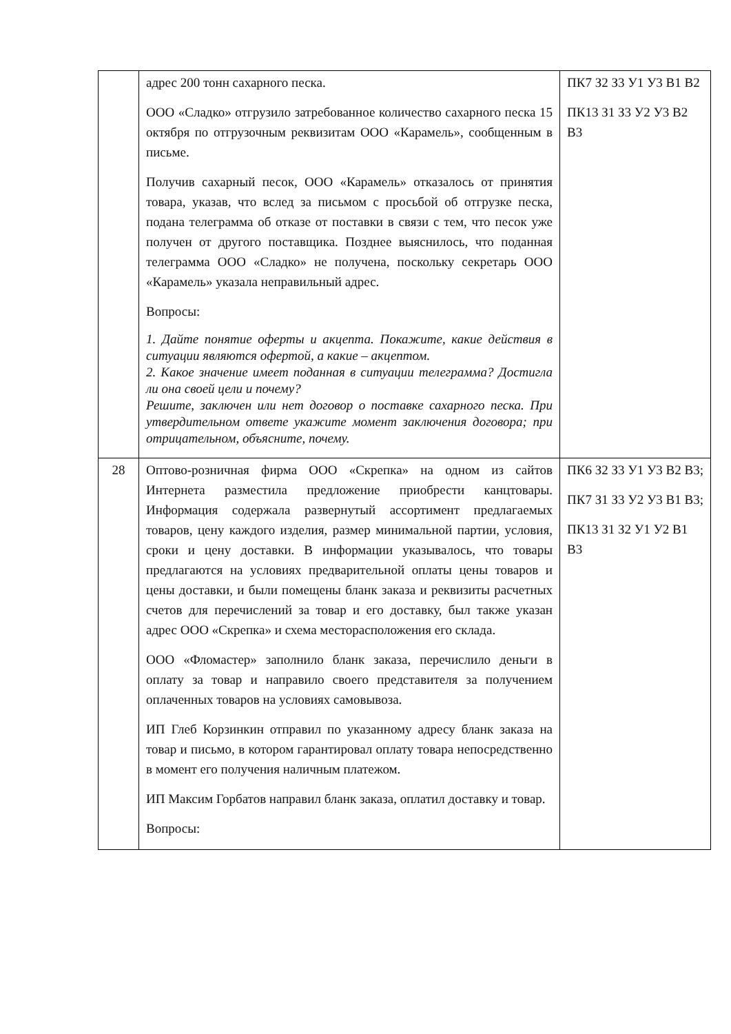| | адрес 200 тонн сахарного песка. ООО «Сладко» отгрузило затребованное количество сахарного песка 15 октября по отгрузочным реквизитам ООО «Карамель», сообщенным в письме. Получив сахарный песок, ООО «Карамель» отказалось от принятия товара, указав, что вслед за письмом с просьбой об отгрузке песка, подана телеграмма об отказе от поставки в связи с тем, что песок уже получен от другого поставщика. Позднее выяснилось, что поданная телеграмма ООО «Сладко» не получена, поскольку секретарь ООО «Карамель» указала неправильный адрес. Вопросы: 1. Дайте понятие оферты и акцепта. Покажите, какие действия в ситуации являются офертой, а какие – акцептом. 2. Какое значение имеет поданная в ситуации телеграмма? Достигла ли она своей цели и почему? Решите, заключен или нет договор о поставке сахарного песка. При утвердительном ответе укажите момент заключения договора; при отрицательном, объясните, почему. | ПК7 З2 З3 У1 У3 В1 В2 ПК13 З1 З3 У2 У3 В2 В3 |
| 28 | Оптово-розничная фирма ООО «Скрепка» на одном из сайтов Интернета разместила предложение приобрести канцтовары. Информация содержала развернутый ассортимент предлагаемых товаров, цену каждого изделия, размер минимальной партии, условия, сроки и цену доставки. В информации указывалось, что товары предлагаются на условиях предварительной оплаты цены товаров и цены доставки, и были помещены бланк заказа и реквизиты расчетных счетов для перечислений за товар и его доставку, был также указан адрес ООО «Скрепка» и схема месторасположения его склада. ООО «Фломастер» заполнило бланк заказа, перечислило деньги в оплату за товар и направило своего представителя за получением оплаченных товаров на условиях самовывоза. ИП Глеб Корзинкин отправил по указанному адресу бланк заказа на товар и письмо, в котором гарантировал оплату товара непосредственно в момент его получения наличным платежом. ИП Максим Горбатов направил бланк заказа, оплатил доставку и товар. Вопросы: | ПК6 З2 З3 У1 У3 В2 В3; ПК7 З1 З3 У2 У3 В1 В3; ПК13 З1 З2 У1 У2 В1 В3 |